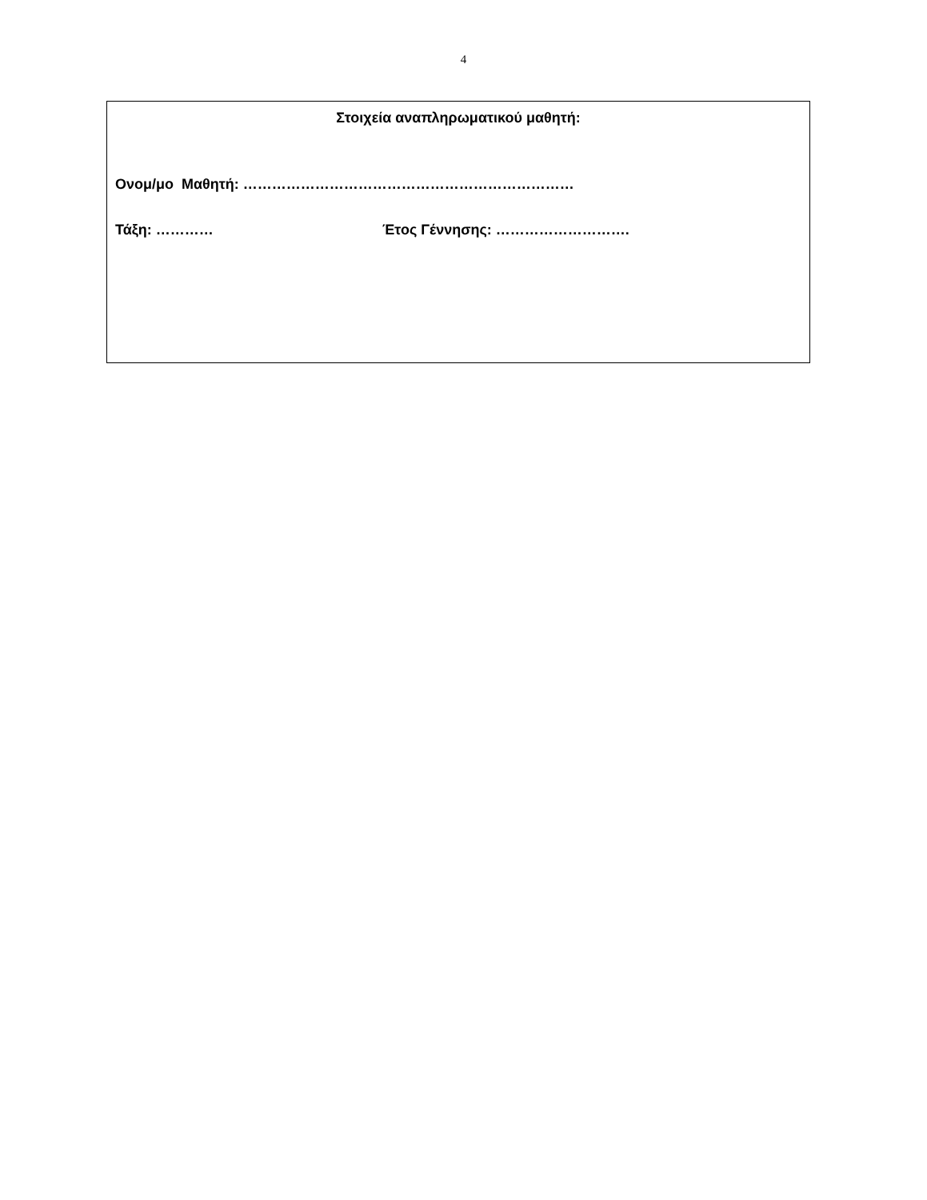4
Στοιχεία αναπληρωματικού μαθητή:
Ονομ/μο Μαθητή: ……………………………………………………………
Τάξη: ………… Έτος Γέννησης: ……………………….